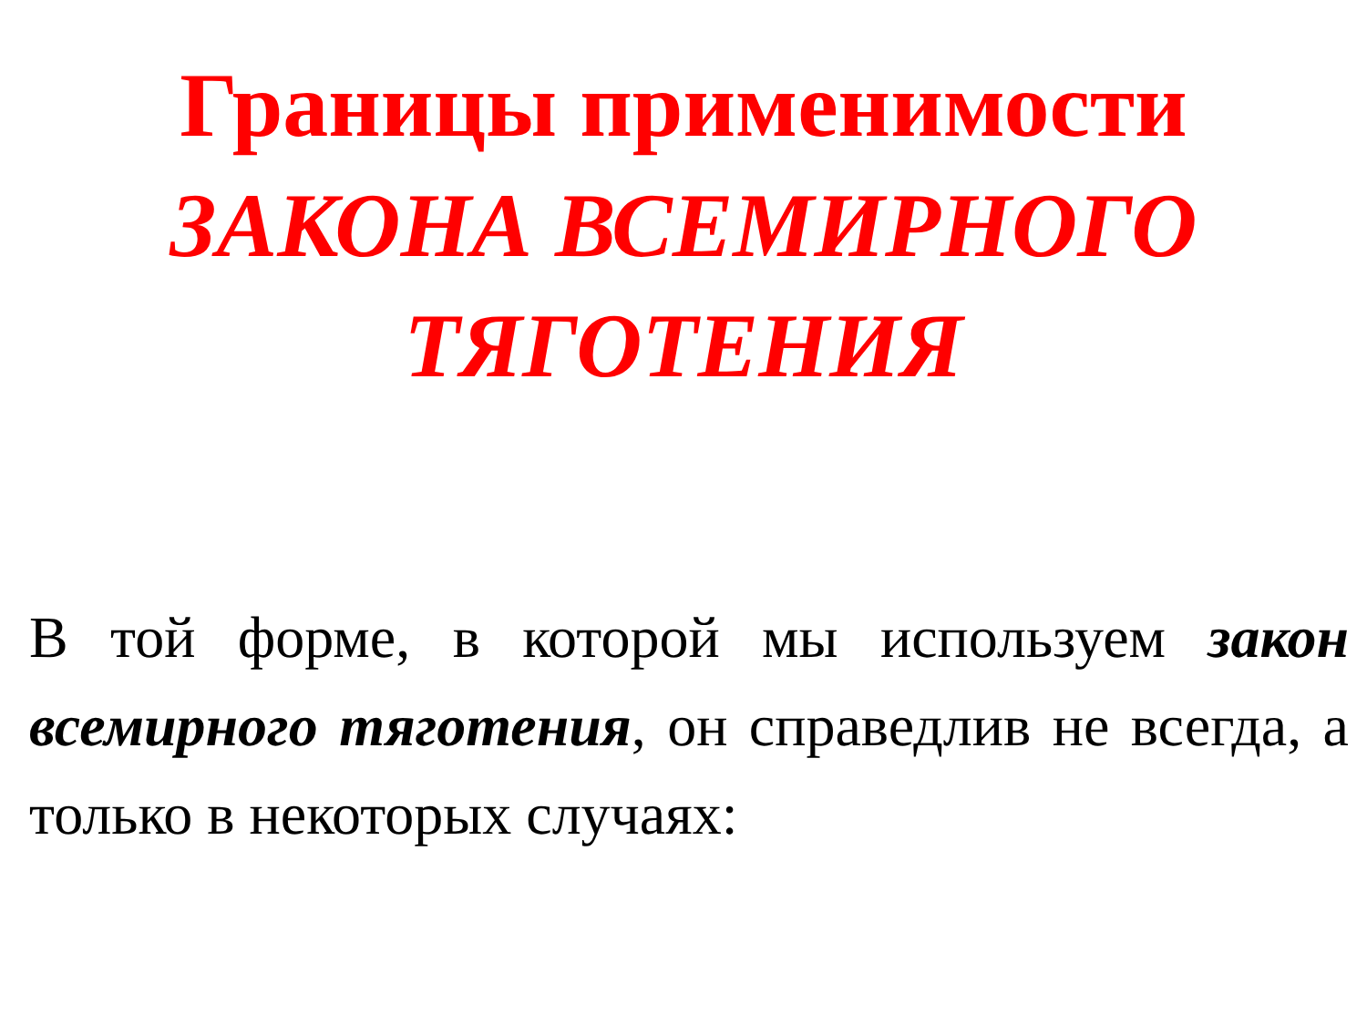Границы применимости
ЗАКОНА ВСЕМИРНОГО ТЯГОТЕНИЯ
В той форме, в которой мы используем закон всемирного тяготения, он справедлив не всегда, а только в некоторых случаях: